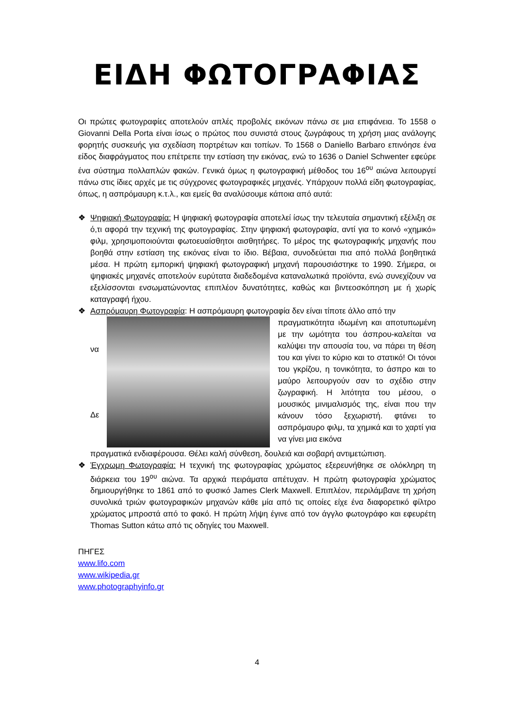ΕΙΔΗ ΦΩΤΟΓΡΑΦΙΑΣ
Οι πρώτες φωτογραφίες αποτελούν απλές προβολές εικόνων πάνω σε μια επιφάνεια. Το 1558 ο Giovanni Della Porta είναι ίσως ο πρώτος που συνιστά στους ζωγράφους τη χρήση μιας ανάλογης φορητής συσκευής για σχεδίαση πορτρέτων και τοπίων. Το 1568 ο Daniello Barbaro επινόησε ένα είδος διαφράγματος που επέτρεπε την εστίαση την εικόνας, ενώ το 1636 ο Daniel Schwenter εφεύρε ένα σύστημα πολλαπλών φακών. Γενικά όμως η φωτογραφική μέθοδος του 16<sup>ου</sup> αιώνα λειτουργεί πάνω στις ίδιες αρχές με τις σύγχρονες φωτογραφικές μηχανές. Υπάρχουν πολλά είδη φωτογραφίας, όπως, η ασπρόμαυρη κ.τ.λ., και εμείς θα αναλύσουμε κάποια από αυτά:
❖ Ψηφιακή Φωτογραφία: Η ψηφιακή φωτογραφία αποτελεί ίσως την τελευταία σημαντική εξέλιξη σε ό,τι αφορά την τεχνική της φωτογραφίας. Στην ψηφιακή φωτογραφία, αντί για το κοινό «χημικό» φιλμ, χρησιμοποιούνται φωτοευαίσθητοι αισθητήρες. Το μέρος της φωτογραφικής μηχανής που βοηθά στην εστίαση της εικόνας είναι το ίδιο. Βέβαια, συνοδεύεται πια από πολλά βοηθητικά μέσα. Η πρώτη εμπορική ψηφιακή φωτογραφική μηχανή παρουσιάστηκε το 1990. Σήμερα, οι ψηφιακές μηχανές αποτελούν ευρύτατα διαδεδομένα καταναλωτικά προϊόντα, ενώ συνεχίζουν να εξελίσσονται ενσωματώνοντας επιπλέον δυνατότητες, καθώς και βιντεοσκόπηση με ή χωρίς καταγραφή ήχου.
❖ Ασπρόμαυρη Φωτογραφία: Η ασπρόμαυρη φωτογραφία δεν είναι τίποτε άλλο από την
να
Δε
πραγματικότητα ιδωμένη και αποτυπωμένη με την ωμότητα του άσπρου-καλείται να καλύψει την απουσία του, να πάρει τη θέση του και γίνει το κύριο και το στατικό! Οι τόνοι του γκρίζου, η τονικότητα, το άσπρο και το μαύρο λειτουργούν σαν το σχέδιο στην ζωγραφική. Η λιτότητα του μέσου, ο μουσικός μινιμαλισμός της, είναι που την κάνουν τόσο ξεχωριστή. φτάνει το ασπρόμαυρο φιλμ, τα χημικά και το χαρτί για να γίνει μια εικόνα
πραγματικά ενδιαφέρουσα. Θέλει καλή σύνθεση, δουλειά και σοβαρή αντιμετώπιση.
❖ Έγχρωμη Φωτογραφία: Η τεχνική της φωτογραφίας χρώματος εξερευνήθηκε σε ολόκληρη τη διάρκεια του 19<sup>ου</sup> αιώνα. Τα αρχικά πειράματα απέτυχαν. Η πρώτη φωτογραφία χρώματος δημιουργήθηκε το 1861 από το φυσικό James Clerk Maxwell. Επιπλέον, περιλάμβανε τη χρήση συνολικά τριών φωτογραφικών μηχανών κάθε μία από τις οποίες είχε ένα διαφορετικό φίλτρο χρώματος μπροστά από το φακό. Η πρώτη λήψη έγινε από τον άγγλο φωτογράφο και εφευρέτη Thomas Sutton κάτω από τις οδηγίες του Maxwell.
ΠΗΓΕΣ
www.lifo.com
www.wikipedia.gr
www.photographyinfo.gr
4